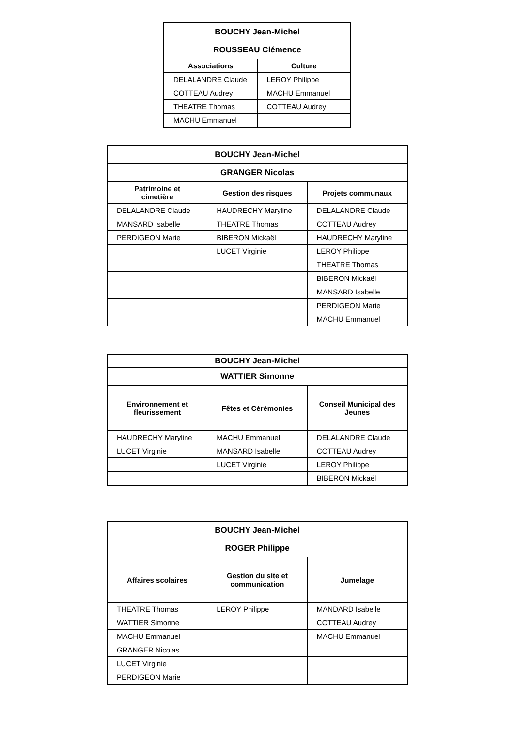| BOUCHY Jean-Michel | |
| --- | --- |
| ROUSSEAU Clémence | |
| Associations | Culture |
| DELALANDRE Claude | LEROY Philippe |
| COTTEAU Audrey | MACHU Emmanuel |
| THEATRE Thomas | COTTEAU Audrey |
| MACHU Emmanuel | |
| BOUCHY Jean-Michel | | |
| --- | --- | --- |
| GRANGER Nicolas | | |
| Patrimoine et cimetière | Gestion des risques | Projets communaux |
| DELALANDRE Claude | HAUDRECHY Maryline | DELALANDRE Claude |
| MANSARD Isabelle | THEATRE Thomas | COTTEAU Audrey |
| PERDIGEON Marie | BIBERON Mickaël | HAUDRECHY Maryline |
| | LUCET Virginie | LEROY Philippe |
| | | THEATRE Thomas |
| | | BIBERON Mickaël |
| | | MANSARD Isabelle |
| | | PERDIGEON Marie |
| | | MACHU Emmanuel |
| BOUCHY Jean-Michel | | |
| --- | --- | --- |
| WATTIER Simonne | | |
| Environnement et fleurissement | Fêtes et Cérémonies | Conseil Municipal des Jeunes |
| HAUDRECHY Maryline | MACHU Emmanuel | DELALANDRE Claude |
| LUCET Virginie | MANSARD Isabelle | COTTEAU Audrey |
| | LUCET Virginie | LEROY Philippe |
| | | BIBERON Mickaël |
| BOUCHY Jean-Michel | | |
| --- | --- | --- |
| ROGER Philippe | | |
| Affaires scolaires | Gestion du site et communication | Jumelage |
| THEATRE Thomas | LEROY Philippe | MANDARD Isabelle |
| WATTIER Simonne | | COTTEAU Audrey |
| MACHU Emmanuel | | MACHU Emmanuel |
| GRANGER Nicolas | | |
| LUCET Virginie | | |
| PERDIGEON Marie | | |